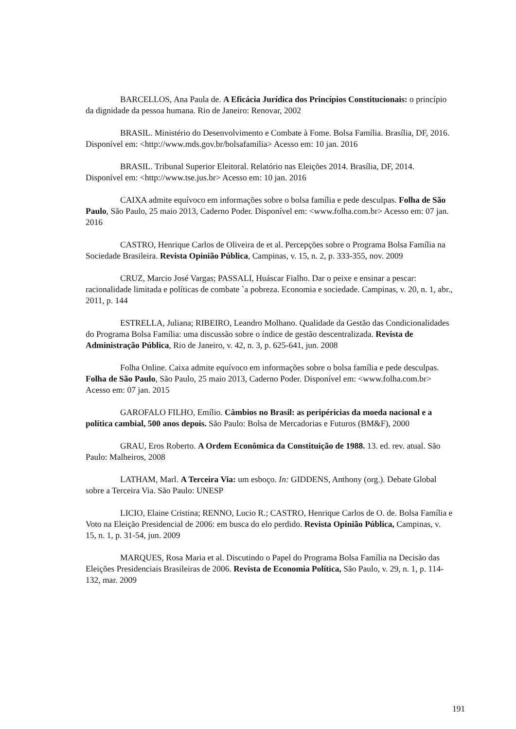BARCELLOS, Ana Paula de. A Eficácia Jurídica dos Princípios Constitucionais: o princípio da dignidade da pessoa humana. Rio de Janeiro: Renovar, 2002
BRASIL. Ministério do Desenvolvimento e Combate à Fome. Bolsa Família. Brasília, DF, 2016. Disponível em: <http://www.mds.gov.br/bolsafamilia> Acesso em: 10 jan. 2016
BRASIL. Tribunal Superior Eleitoral. Relatório nas Eleições 2014. Brasília, DF, 2014. Disponível em: <http://www.tse.jus.br> Acesso em: 10 jan. 2016
CAIXA admite equívoco em informações sobre o bolsa família e pede desculpas. Folha de São Paulo, São Paulo, 25 maio 2013, Caderno Poder. Disponível em: <www.folha.com.br> Acesso em: 07 jan. 2016
CASTRO, Henrique Carlos de Oliveira de et al. Percepções sobre o Programa Bolsa Família na Sociedade Brasileira. Revista Opinião Pública, Campinas, v. 15, n. 2, p. 333-355, nov. 2009
CRUZ, Marcio José Vargas; PASSALI, Huáscar Fialho. Dar o peixe e ensinar a pescar: racionalidade limitada e políticas de combate `a pobreza. Economia e sociedade. Campinas, v. 20, n. 1, abr., 2011, p. 144
ESTRELLA, Juliana; RIBEIRO, Leandro Molhano. Qualidade da Gestão das Condicionalidades do Programa Bolsa Família: uma discussão sobre o índice de gestão descentralizada. Revista de Administração Pública, Rio de Janeiro, v. 42, n. 3, p. 625-641, jun. 2008
Folha Online. Caixa admite equívoco em informações sobre o bolsa família e pede desculpas. Folha de São Paulo, São Paulo, 25 maio 2013, Caderno Poder. Disponível em: <www.folha.com.br> Acesso em: 07 jan. 2015
GAROFALO FILHO, Emílio. Câmbios no Brasil: as peripéricias da moeda nacional e a política cambial, 500 anos depois. São Paulo: Bolsa de Mercadorias e Futuros (BM&F), 2000
GRAU, Eros Roberto. A Ordem Econômica da Constituição de 1988. 13. ed. rev. atual. São Paulo: Malheiros, 2008
LATHAM, Marl. A Terceira Via: um esboço. In: GIDDENS, Anthony (org.). Debate Global sobre a Terceira Via. São Paulo: UNESP
LICIO, Elaine Cristina; RENNO, Lucio R.; CASTRO, Henrique Carlos de O. de. Bolsa Família e Voto na Eleição Presidencial de 2006: em busca do elo perdido. Revista Opinião Pública, Campinas, v. 15, n. 1, p. 31-54, jun. 2009
MARQUES, Rosa Maria et al. Discutindo o Papel do Programa Bolsa Família na Decisão das Eleições Presidenciais Brasileiras de 2006. Revista de Economia Política, São Paulo, v. 29, n. 1, p. 114-132, mar. 2009
191